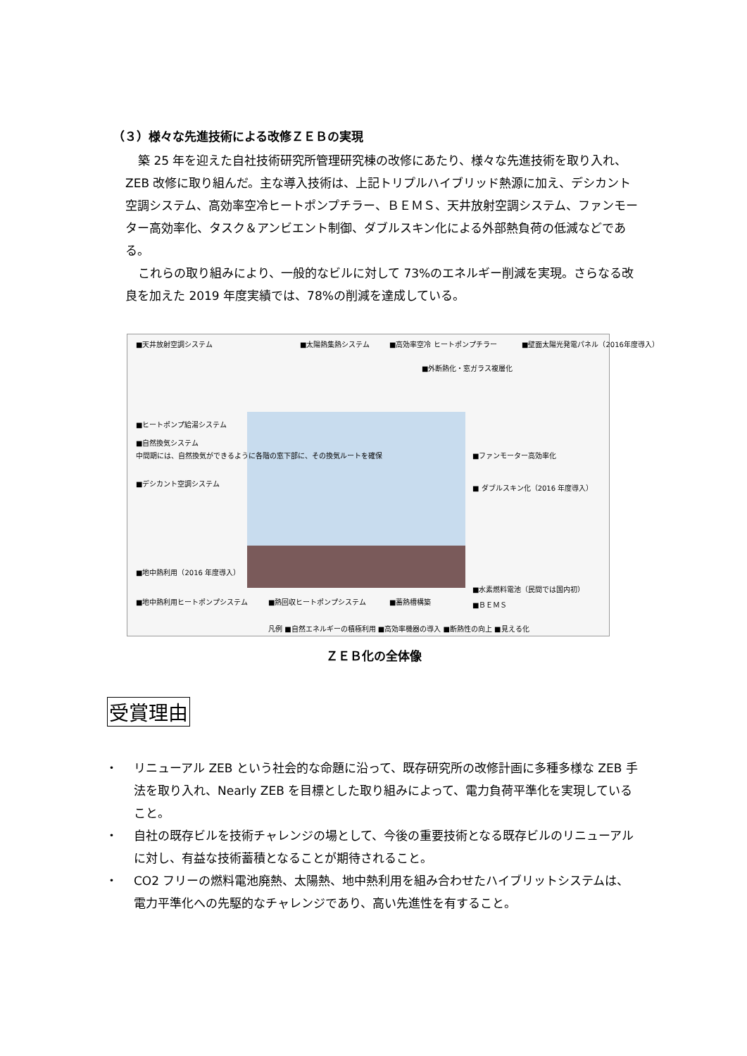（３）様々な先進技術による改修ＺＥＢの実現
築 25 年を迎えた自社技術研究所管理研究棟の改修にあたり、様々な先進技術を取り入れ、ZEB 改修に取り組んだ。主な導入技術は、上記トリプルハイブリッド熱源に加え、デシカント空調システム、高効率空冷ヒートポンプチラー、ＢＥＭＳ、天井放射空調システム、ファンモーター高効率化、タスク＆アンビエント制御、ダブルスキン化による外部熱負荷の低減などである。
これらの取り組みにより、一般的なビルに対して 73%のエネルギー削減を実現。さらなる改良を加えた 2019 年度実績では、78%の削減を達成している。
■天井放射空調システム ■太陽熱集熱システム ■高効率空冷 ヒートポンプチラー ■壁面太陽光発電パネル（2016年度導入）
■外断熱化・窓ガラス複層化
■ヒートポンプ給湯システム
■自然換気システム
中間期には、自然換気ができるように各階の窓下部に、その換気ルートを確保
■デシカント空調システム
■ファンモーター高効率化
■ ダブルスキン化（2016 年度導入）
■地中熱利用（2016 年度導入）
■水素燃料電池（民間では国内初）
■地中熱利用ヒートポンプシステム ■熱回収ヒートポンプシステム ■蓄熱槽構築 ■ＢＥＭＳ
凡例 ■自然エネルギーの積極利用 ■高効率機器の導入 ■断熱性の向上 ■見える化
ＺＥＢ化の全体像
受賞理由
・ リニューアル ZEB という社会的な命題に沿って、既存研究所の改修計画に多種多様な ZEB 手法を取り入れ、Nearly ZEB を目標とした取り組みによって、電力負荷平準化を実現していること。
・ 自社の既存ビルを技術チャレンジの場として、今後の重要技術となる既存ビルのリニューアルに対し、有益な技術蓄積となることが期待されること。
・ CO2 フリーの燃料電池廃熱、太陽熱、地中熱利用を組み合わせたハイブリットシステムは、電力平準化への先駆的なチャレンジであり、高い先進性を有すること。